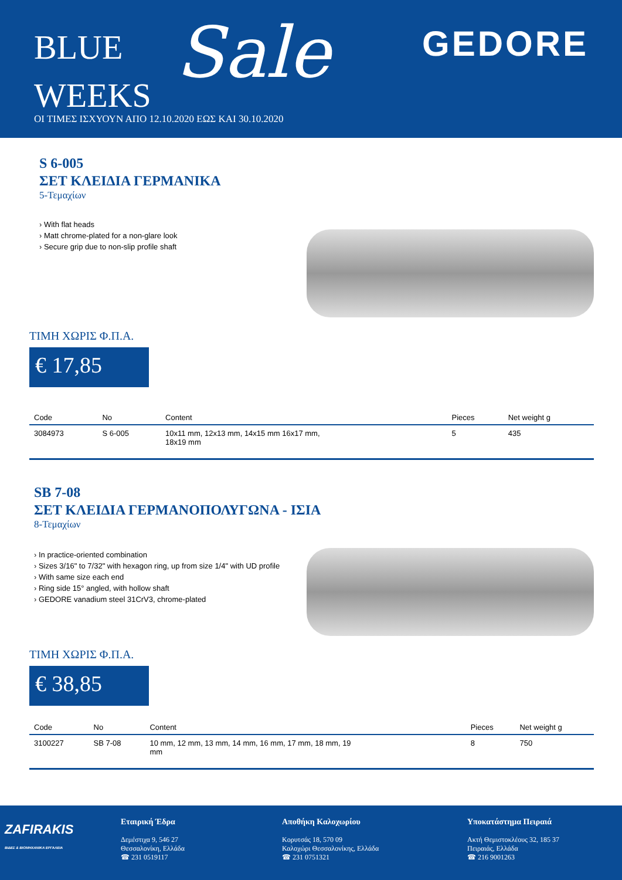BLUE
WEEKS
Sale GEDORE
ΟΙ ΤΙΜΕΣ ΙΣΧΥΟΥΝ ΑΠΟ 12.10.2020 ΕΩΣ ΚΑΙ 30.10.2020
S 6-005
ΣΕΤ ΚΛΕΙΔΙΑ ΓΕΡΜΑΝΙΚΑ
5-Τεμαχίων
› With flat heads
› Matt chrome-plated for a non-glare look
› Secure grip due to non-slip profile shaft
ΤΙΜΗ ΧΩΡΙΣ Φ.Π.Α.
€ 17,85
| Code | No | Content | Pieces | Net weight g |
| --- | --- | --- | --- | --- |
| 3084973 | S 6-005 | 10x11 mm, 12x13 mm, 14x15 mm 16x17 mm, 18x19 mm | 5 | 435 |
SB 7-08
ΣΕΤ ΚΛΕΙΔΙΑ ΓΕΡΜΑΝΟΠΟΛΥΓΩΝΑ - ΙΣΙΑ
8-Τεμαχίων
› In practice-oriented combination
› Sizes 3/16" to 7/32" with hexagon ring, up from size 1/4" with UD profile
› With same size each end
› Ring side 15° angled, with hollow shaft
› GEDORE vanadium steel 31CrV3, chrome-plated
ΤΙΜΗ ΧΩΡΙΣ Φ.Π.Α.
€ 38,85
| Code | No | Content | Pieces | Net weight g |
| --- | --- | --- | --- | --- |
| 3100227 | SB 7-08 | 10 mm, 12 mm, 13 mm, 14 mm, 16 mm, 17 mm, 18 mm, 19 mm | 8 | 750 |
ZAFIRAKIS
ΒΙΔΕΣ & ΒΙΟΜΗΧΑΝΙΚΑ ΕΡΓΑΛΕΙΑ
Εταιρική Έδρα
Δεμέστιχα 9, 546 27
Θεσσαλονίκη, Ελλάδα
☎ 231 0519117
Αποθήκη Καλοχωρίου
Κορυτσάς 18, 570 09
Καλοχώρι Θεσσαλονίκης, Ελλάδα
☎ 231 0751321
Υποκατάστημα Πειραιά
Ακτή Θεμιστοκλέους 32, 185 37
Πειραιάς, Ελλάδα
☎ 216 9001263